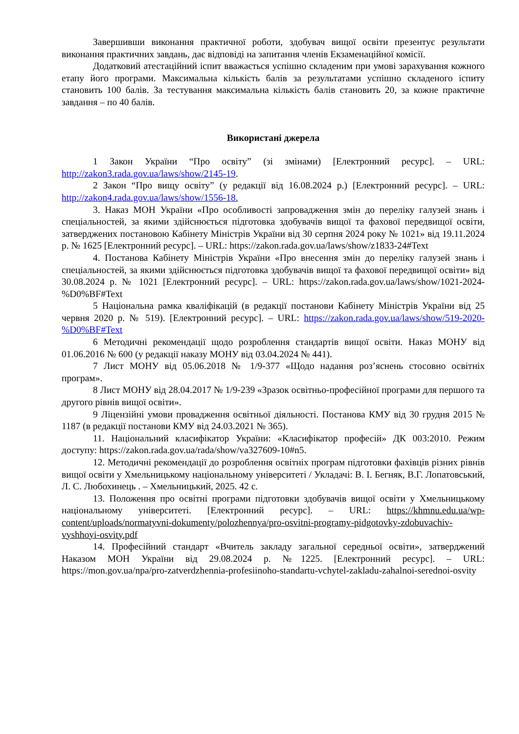Завершивши виконання практичної роботи, здобувач вищої освіти презентує результати виконання практичних завдань, дає відповіді на запитання членів Екзаменаційної комісії.
Додатковий атестаційний іспит вважається успішно складеним при умові зарахування кожного етапу його програми. Максимальна кількість балів за результатами успішно складеного іспиту становить 100 балів. За тестування максимальна кількість балів становить 20, за кожне практичне завдання – по 40 балів.
Використані джерела
1 Закон України “Про освіту” (зі змінами) [Електронний ресурс]. – URL: http://zakon3.rada.gov.ua/laws/show/2145-19.
2 Закон “Про вищу освіту” (у редакції від 16.08.2024 р.) [Електронний ресурс]. – URL: http://zakon4.rada.gov.ua/laws/show/1556-18.
3. Наказ МОН України «Про особливості запровадження змін до переліку галузей знань і спеціальностей, за якими здійснюється підготовка здобувачів вищої та фахової передвищої освіти, затверджених постановою Кабінету Міністрів України від 30 серпня 2024 року № 1021» від 19.11.2024 р. № 1625 [Електронний ресурс]. – URL: https://zakon.rada.gov.ua/laws/show/z1833-24#Text
4. Постанова Кабінету Міністрів України «Про внесення змін до переліку галузей знань і спеціальностей, за якими здійснюється підготовка здобувачів вищої та фахової передвищої освіти» від 30.08.2024 р. № 1021 [Електронний ресурс]. – URL: https://zakon.rada.gov.ua/laws/show/1021-2024-%D0%BF#Text
5 Національна рамка кваліфікацій (в редакції постанови Кабінету Міністрів України від 25 червня 2020 р. № 519). [Електронний ресурс]. – URL: https://zakon.rada.gov.ua/laws/show/519-2020-%D0%BF#Text
6 Методичні рекомендації щодо розроблення стандартів вищої освіти. Наказ МОНУ від 01.06.2016 № 600 (у редакції наказу МОНУ від 03.04.2024 № 441).
7 Лист МОНУ від 05.06.2018 № 1/9-377 «Щодо надання роз’яснень стосовно освітніх програм».
8 Лист МОНУ від 28.04.2017 № 1/9-239 «Зразок освітньо-професійної програми для першого та другого рівнів вищої освіти».
9 Ліцензійні умови провадження освітньої діяльності. Постанова КМУ від 30 грудня 2015 № 1187 (в редакції постанови КМУ від 24.03.2021 № 365).
11. Національний класифікатор України: «Класифікатор професій» ДК 003:2010. Режим доступу: https://zakon.rada.gov.ua/rada/show/va327609-10#n5.
12. Методичні рекомендації до розроблення освітніх програм підготовки фахівців різних рівнів вищої освіти у Хмельницькому національному університеті / Укладачі: В. І. Бегняк, В.Г. Лопатовський, Л. С. Любохинець . – Хмельницький, 2025. 42 с.
13. Положення про освітні програми підготовки здобувачів вищої освіти у Хмельницькому національному університеті. [Електронний ресурс]. – URL: https://khmnu.edu.ua/wp-content/uploads/normatyvni-dokumenty/polozhennya/pro-osvitni-programy-pidgotovky-zdobuvachiv-vyshhoyi-osvity.pdf
14. Професійний стандарт «Вчитель закладу загальної середньої освіти», затверджений Наказом МОН України від 29.08.2024 р. №1225. [Електронний ресурс]. – URL: https://mon.gov.ua/npa/pro-zatverdzhennia-profesiinoho-standartu-vchytel-zakladu-zahalnoi-serednoi-osvity